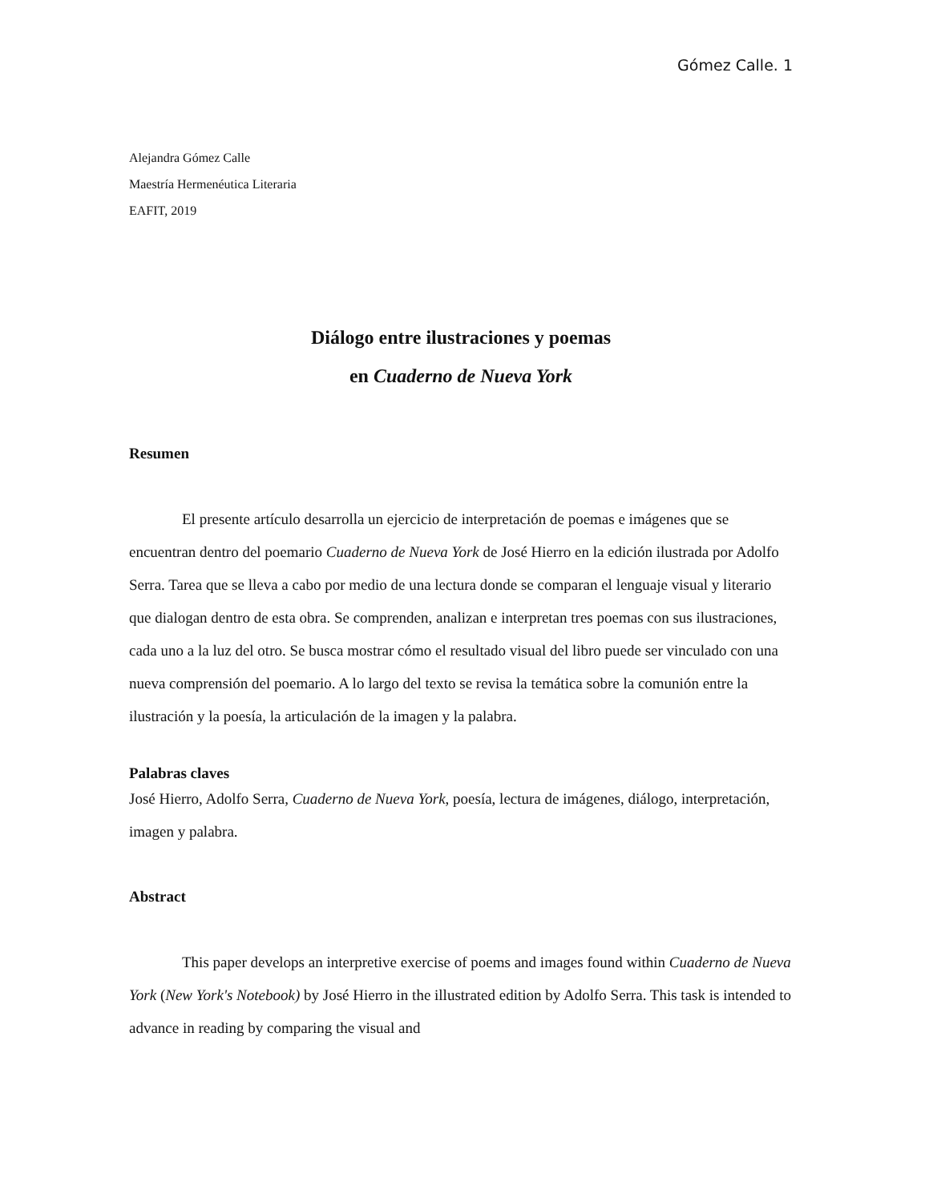Gómez Calle. 1
Alejandra Gómez Calle
Maestría Hermenéutica Literaria
EAFIT, 2019
Diálogo entre ilustraciones y poemas
en Cuaderno de Nueva York
Resumen
El presente artículo desarrolla un ejercicio de interpretación de poemas e imágenes que se encuentran dentro del poemario Cuaderno de Nueva York de José Hierro en la edición ilustrada por Adolfo Serra. Tarea que se lleva a cabo por medio de una lectura donde se comparan el lenguaje visual y literario que dialogan dentro de esta obra. Se comprenden, analizan e interpretan tres poemas con sus ilustraciones, cada uno a la luz del otro. Se busca mostrar cómo el resultado visual del libro puede ser vinculado con una nueva comprensión del poemario. A lo largo del texto se revisa la temática sobre la comunión entre la ilustración y la poesía, la articulación de la imagen y la palabra.
Palabras claves
José Hierro, Adolfo Serra, Cuaderno de Nueva York, poesía, lectura de imágenes, diálogo, interpretación, imagen y palabra.
Abstract
This paper develops an interpretive exercise of poems and images found within Cuaderno de Nueva York (New York's Notebook) by José Hierro in the illustrated edition by Adolfo Serra. This task is intended to advance in reading by comparing the visual and